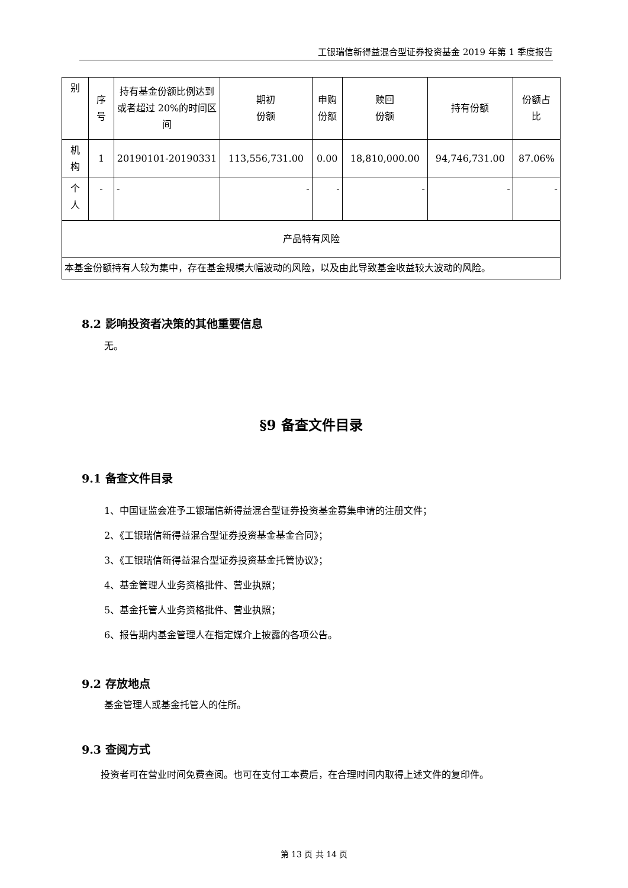工银瑞信新得益混合型证券投资基金 2019 年第 1 季度报告
| 别 | 序 号 | 持有基金份额比例达到或者超过 20%的时间区间 | 期初 份额 | 申购 份额 | 赎回 份额 | 持有份额 | 份额占 比 |
| --- | --- | --- | --- | --- | --- | --- | --- |
| 机 构 | 1 | 20190101-20190331 | 113,556,731.00 | 0.00 | 18,810,000.00 | 94,746,731.00 | 87.06% |
| 个 人 | - | - | - | - | - | - | - |
| 产品特有风险 | | | | | | | |
| 本基金份额持有人较为集中，存在基金规模大幅波动的风险，以及由此导致基金收益较大波动的风险。 | | | | | | | |
8.2 影响投资者决策的其他重要信息
无。
§9 备查文件目录
9.1 备查文件目录
1、中国证监会准予工银瑞信新得益混合型证券投资基金募集申请的注册文件；
2、《工银瑞信新得益混合型证券投资基金基金合同》；
3、《工银瑞信新得益混合型证券投资基金托管协议》；
4、基金管理人业务资格批件、营业执照；
5、基金托管人业务资格批件、营业执照；
6、报告期内基金管理人在指定媒介上披露的各项公告。
9.2 存放地点
基金管理人或基金托管人的住所。
9.3 查阅方式
  投资者可在营业时间免费查阅。也可在支付工本费后，在合理时间内取得上述文件的复印件。
第 13 页 共 14 页